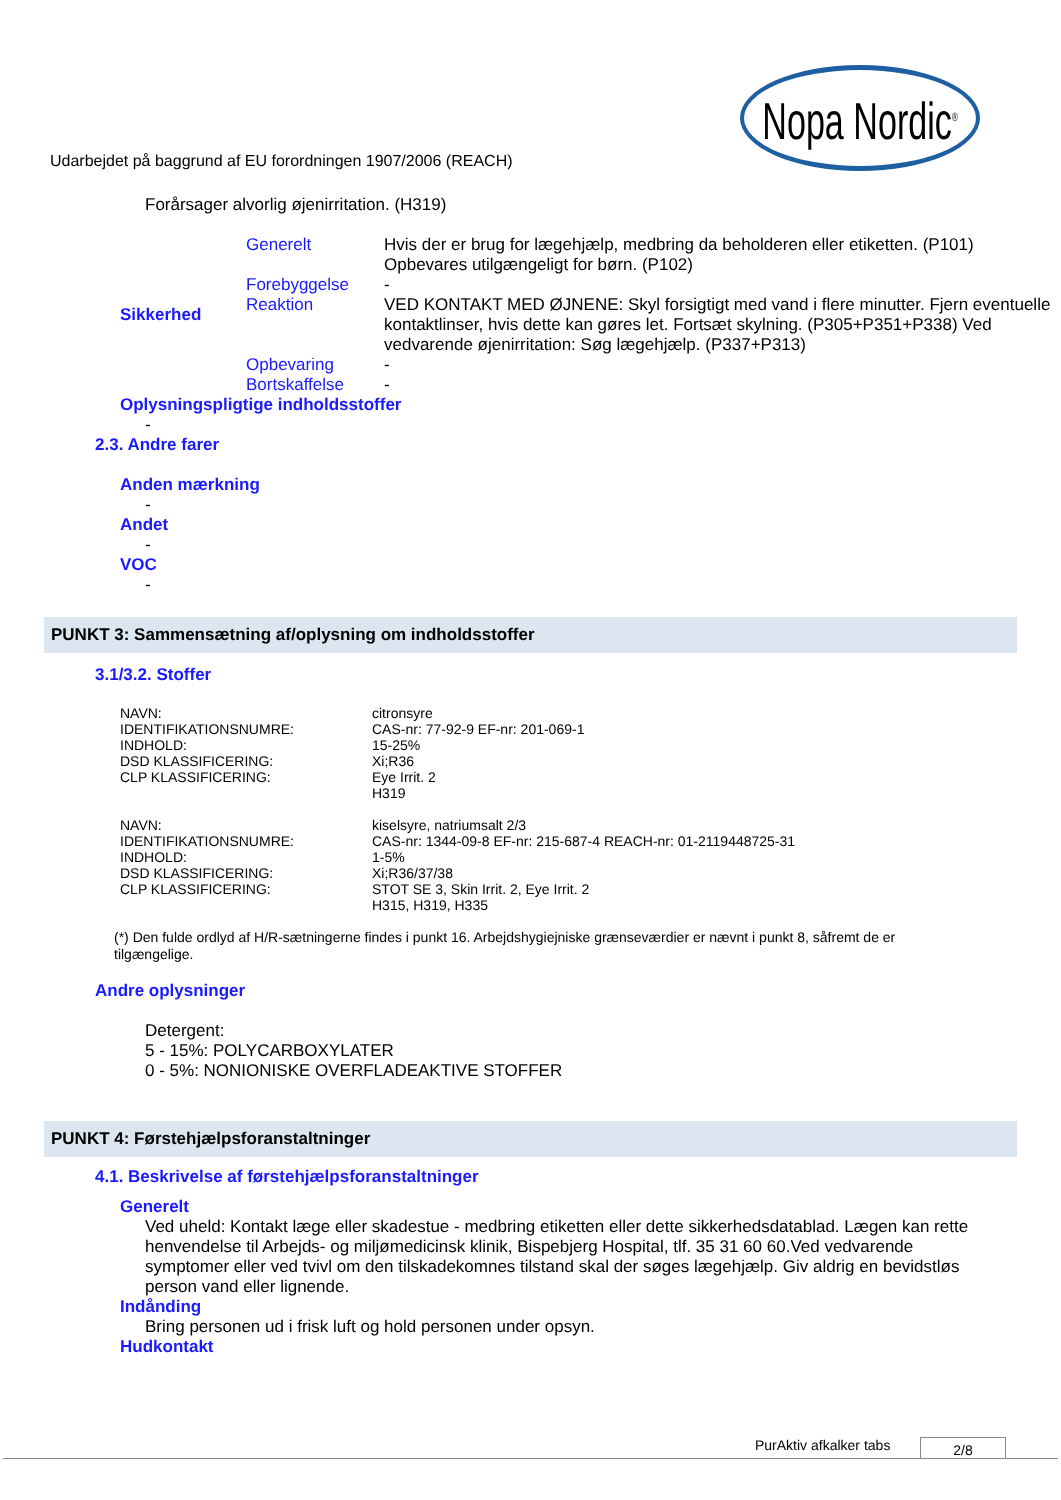Nopa Nordic<sup>®</sup>
Udarbejdet på baggrund af EU forordningen 1907/2006 (REACH)
Forårsager alvorlig øjenirritation. (H319)
| Sikkerhed | Generelt | Hvis der er brug for lægehjælp, medbring da beholderen eller etiketten. (P101) Opbevares utilgængeligt for børn. (P102) |
| | Forebyggelse | - |
| | Reaktion | VED KONTAKT MED ØJNENE: Skyl forsigtigt med vand i flere minutter. Fjern eventuelle kontaktlinser, hvis dette kan gøres let. Fortsæt skylning. (P305+P351+P338) Ved vedvarende øjenirritation: Søg lægehjælp. (P337+P313) |
| | Opbevaring | - |
| | Bortskaffelse | - |
Oplysningspligtige indholdsstoffer
-
2.3. Andre farer
Anden mærkning
-
Andet
-
VOC
-
PUNKT 3: Sammensætning af/oplysning om indholdsstoffer
3.1/3.2. Stoffer
| NAVN: | citronsyre |
| IDENTIFIKATIONSNUMRE: | CAS-nr: 77-92-9 EF-nr: 201-069-1 |
| INDHOLD: | 15-25% |
| DSD KLASSIFICERING: | Xi;R36 |
| CLP KLASSIFICERING: | Eye Irrit. 2 H319 |
| NAVN: | kiselsyre, natriumsalt 2/3 |
| IDENTIFIKATIONSNUMRE: | CAS-nr: 1344-09-8 EF-nr: 215-687-4 REACH-nr: 01-2119448725-31 |
| INDHOLD: | 1-5% |
| DSD KLASSIFICERING: | Xi;R36/37/38 |
| CLP KLASSIFICERING: | STOT SE 3, Skin Irrit. 2, Eye Irrit. 2 H315, H319, H335 |
(*) Den fulde ordlyd af H/R-sætningerne findes i punkt 16. Arbejdshygiejniske grænseværdier er nævnt i punkt 8, såfremt de er tilgængelige.
Andre oplysninger
Detergent:
5 - 15%: POLYCARBOXYLATER
0 - 5%: NONIONISKE OVERFLADEAKTIVE STOFFER
PUNKT 4: Førstehjælpsforanstaltninger
4.1. Beskrivelse af førstehjælpsforanstaltninger
Generelt
Ved uheld: Kontakt læge eller skadestue - medbring etiketten eller dette sikkerhedsdatablad. Lægen kan rette henvendelse til Arbejds- og miljømedicinsk klinik, Bispebjerg Hospital, tlf. 35 31 60 60.Ved vedvarende symptomer eller ved tvivl om den tilskadekomnes tilstand skal der søges lægehjælp. Giv aldrig en bevidstløs person vand eller lignende.
Indånding
Bring personen ud i frisk luft og hold personen under opsyn.
Hudkontakt
PurAktiv afkalker tabs 2/8